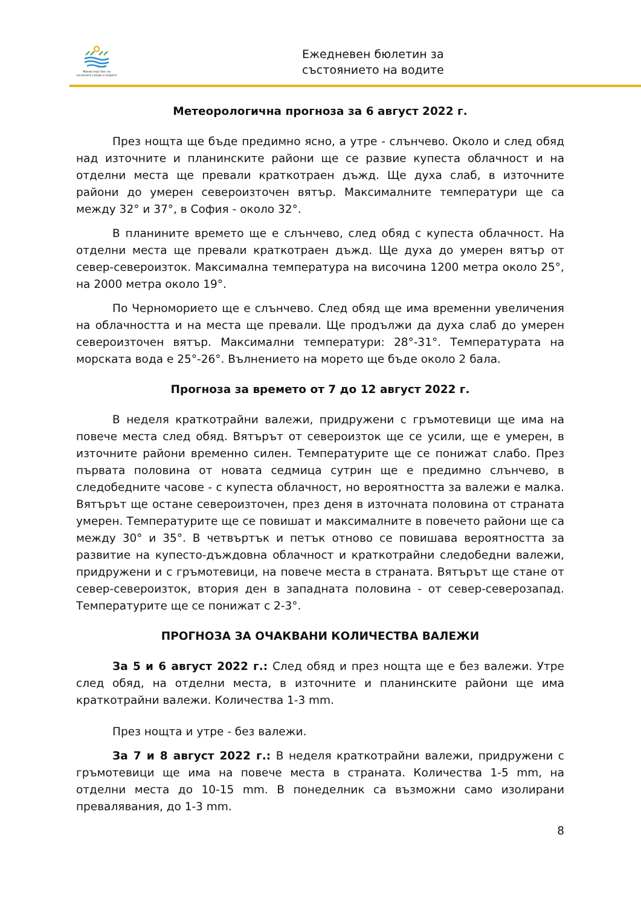Министерство на околната среда и водите
Ежедневен бюлетин за
състоянието на водите
Метеорологична прогноза за 6 август 2022 г.
През нощта ще бъде предимно ясно, а утре - слънчево. Около и след обяд над източните и планинските райони ще се развие купеста облачност и на отделни места ще превали краткотраен дъжд. Ще духа слаб, в източните райони до умерен североизточен вятър. Максималните температури ще са между 32° и 37°, в София - около 32°.
В планините времето ще е слънчево, след обяд с купеста облачност. На отделни места ще превали краткотраен дъжд. Ще духа до умерен вятър от север-североизток. Максимална температура на височина 1200 метра около 25°, на 2000 метра около 19°.
По Черноморието ще е слънчево. След обяд ще има временни увеличения на облачността и на места ще превали. Ще продължи да духа слаб до умерен североизточен вятър. Максимални температури: 28°-31°. Температурата на морската вода е 25°-26°. Вълнението на морето ще бъде около 2 бала.
Прогноза за времето от 7 до 12 август 2022 г.
В неделя краткотрайни валежи, придружени с гръмотевици ще има на повече места след обяд. Вятърът от североизток ще се усили, ще е умерен, в източните райони временно силен. Температурите ще се понижат слабо. През първата половина от новата седмица сутрин ще е предимно слънчево, в следобедните часове - с купеста облачност, но вероятността за валежи е малка. Вятърът ще остане североизточен, през деня в източната половина от страната умерен. Температурите ще се повишат и максималните в повечето райони ще са между 30° и 35°. В четвъртък и петък отново се повишава вероятността за развитие на купесто-дъждовна облачност и краткотрайни следобедни валежи, придружени и с гръмотевици, на повече места в страната. Вятърът ще стане от север-североизток, втория ден в западната половина - от север-северозапад. Температурите ще се понижат с 2-3°.
ПРОГНОЗА ЗА ОЧАКВАНИ КОЛИЧЕСТВА ВАЛЕЖИ
За 5 и 6 август 2022 г.: След обяд и през нощта ще е без валежи. Утре след обяд, на отделни места, в източните и планинските райони ще има краткотрайни валежи. Количества 1-3 mm.
През нощта и утре - без валежи.
За 7 и 8 август 2022 г.: В неделя краткотрайни валежи, придружени с гръмотевици ще има на повече места в страната. Количества 1-5 mm, на отделни места до 10-15 mm. В понеделник са възможни само изолирани превалявания, до 1-3 mm.
8